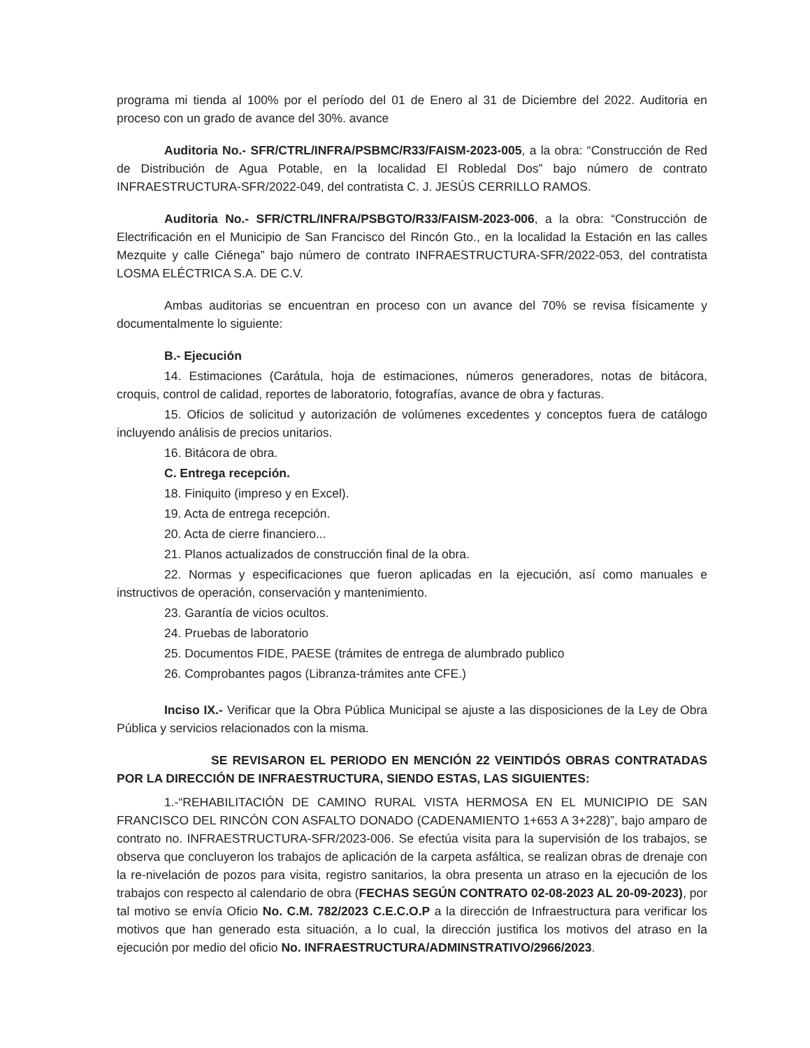programa mi tienda al 100% por el período del 01 de Enero al 31 de Diciembre del 2022. Auditoria en proceso con un grado de avance del 30%. avance
Auditoria No.- SFR/CTRL/INFRA/PSBMC/R33/FAISM-2023-005, a la obra: “Construcción de Red de Distribución de Agua Potable, en la localidad El Robledal Dos” bajo número de contrato INFRAESTRUCTURA-SFR/2022-049, del contratista C. J. JESÚS CERRILLO RAMOS.
Auditoria No.- SFR/CTRL/INFRA/PSBGTO/R33/FAISM-2023-006, a la obra: “Construcción de Electrificación en el Municipio de San Francisco del Rincón Gto., en la localidad la Estación en las calles Mezquite y calle Ciénega” bajo número de contrato INFRAESTRUCTURA-SFR/2022-053, del contratista LOSMA ELÉCTRICA S.A. DE C.V.
Ambas auditorias se encuentran en proceso con un avance del 70% se revisa físicamente y documentalmente lo siguiente:
B.- Ejecución
14. Estimaciones (Carátula, hoja de estimaciones, números generadores, notas de bitácora, croquis, control de calidad, reportes de laboratorio, fotografías, avance de obra y facturas.
15. Oficios de solicitud y autorización de volúmenes excedentes y conceptos fuera de catálogo incluyendo análisis de precios unitarios.
16. Bitácora de obra.
C. Entrega recepción.
18. Finiquito (impreso y en Excel).
19. Acta de entrega recepción.
20. Acta de cierre financiero...
21. Planos actualizados de construcción final de la obra.
22. Normas y especificaciones que fueron aplicadas en la ejecución, así como manuales e instructivos de operación, conservación y mantenimiento.
23. Garantía de vicios ocultos.
24. Pruebas de laboratorio
25. Documentos FIDE, PAESE (trámites de entrega de alumbrado publico
26. Comprobantes pagos (Libranza-trámites ante CFE.)
Inciso IX.- Verificar que la Obra Pública Municipal se ajuste a las disposiciones de la Ley de Obra Pública y servicios relacionados con la misma.
SE REVISARON EL PERIODO EN MENCIÓN 22 VEINTIDÓS OBRAS CONTRATADAS POR LA DIRECCIÓN DE INFRAESTRUCTURA, SIENDO ESTAS, LAS SIGUIENTES:
1.-“REHABILITACIÓN DE CAMINO RURAL VISTA HERMOSA EN EL MUNICIPIO DE SAN FRANCISCO DEL RINCÓN CON ASFALTO DONADO (CADENAMIENTO 1+653 A 3+228)”, bajo amparo de contrato no. INFRAESTRUCTURA-SFR/2023-006. Se efectúa visita para la supervisión de los trabajos, se observa que concluyeron los trabajos de aplicación de la carpeta asfáltica, se realizan obras de drenaje con la re-nivelación de pozos para visita, registro sanitarios, la obra presenta un atraso en la ejecución de los trabajos con respecto al calendario de obra (FECHAS SEGÚN CONTRATO 02-08-2023 AL 20-09-2023), por tal motivo se envía Oficio No. C.M. 782/2023 C.E.C.O.P a la dirección de Infraestructura para verificar los motivos que han generado esta situación, a lo cual, la dirección justifica los motivos del atraso en la ejecución por medio del oficio No. INFRAESTRUCTURA/ADMINSTRATIVO/2966/2023.